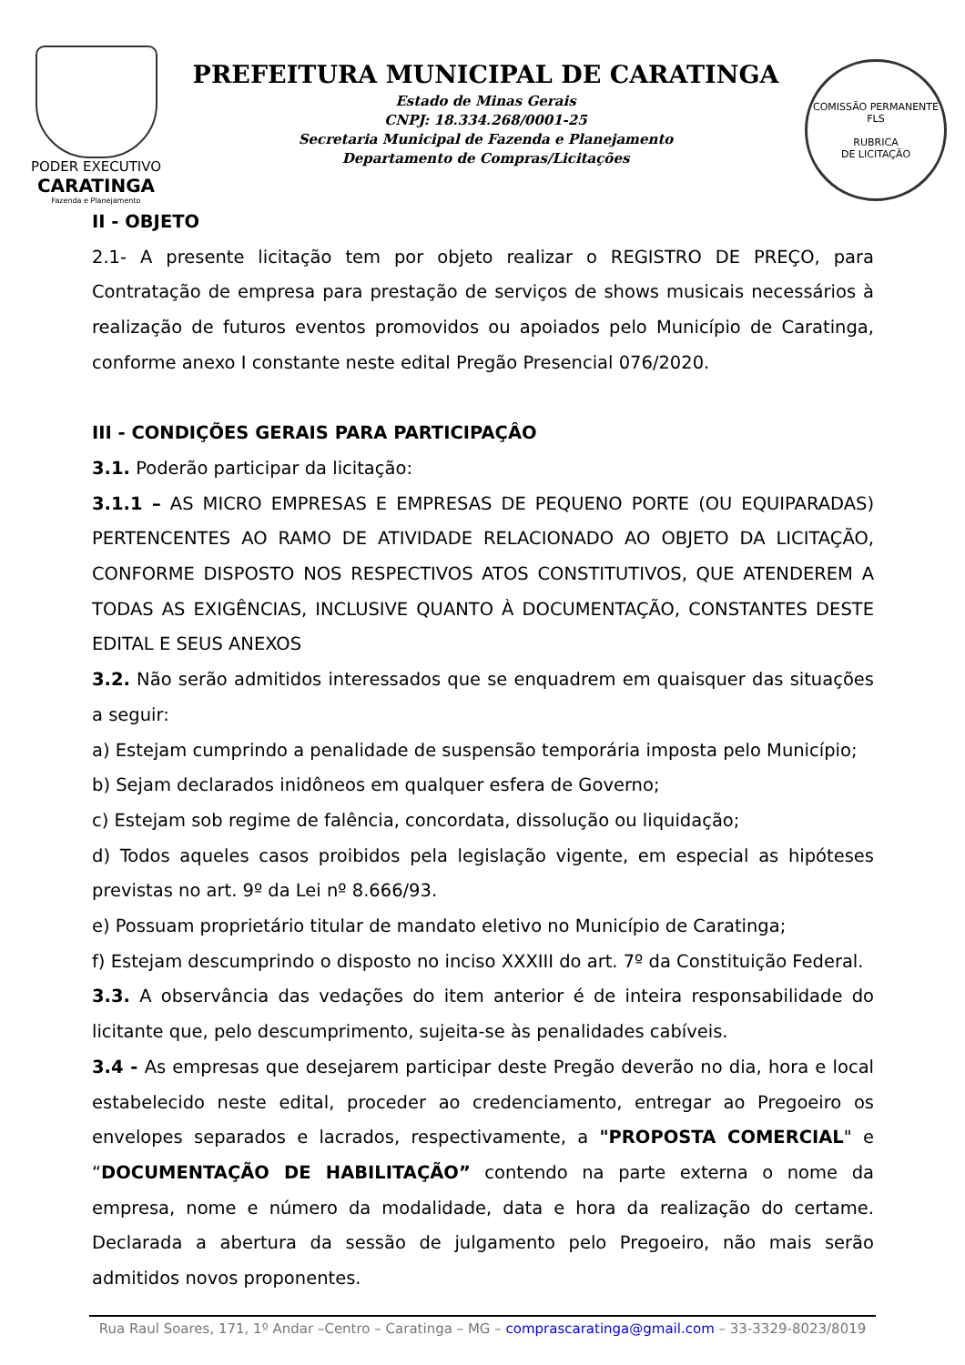PODER EXECUTIVO
CARATINGA
Fazenda e Planejamento
PREFEITURA MUNICIPAL DE CARATINGA
Estado de Minas Gerais
CNPJ: 18.334.268/0001-25
Secretaria Municipal de Fazenda e Planejamento
Departamento de Compras/Licitações
COMISSÃO PERMANENTE
FLS
RUBRICA
DE LICITAÇÃO
II - OBJETO
2.1- A presente licitação tem por objeto realizar o REGISTRO DE PREÇO, para Contratação de empresa para prestação de serviços de shows musicais necessários à realização de futuros eventos promovidos ou apoiados pelo Município de Caratinga, conforme anexo I constante neste edital Pregão Presencial 076/2020.
III - CONDIÇÕES GERAIS PARA PARTICIPAÇÂO
3.1. Poderão participar da licitação:
3.1.1 – AS MICRO EMPRESAS E EMPRESAS DE PEQUENO PORTE (OU EQUIPARADAS) PERTENCENTES AO RAMO DE ATIVIDADE RELACIONADO AO OBJETO DA LICITAÇÃO, CONFORME DISPOSTO NOS RESPECTIVOS ATOS CONSTITUTIVOS, QUE ATENDEREM A TODAS AS EXIGÊNCIAS, INCLUSIVE QUANTO À DOCUMENTAÇÃO, CONSTANTES DESTE EDITAL E SEUS ANEXOS
3.2. Não serão admitidos interessados que se enquadrem em quaisquer das situações a seguir:
a) Estejam cumprindo a penalidade de suspensão temporária imposta pelo Município;
b) Sejam declarados inidôneos em qualquer esfera de Governo;
c) Estejam sob regime de falência, concordata, dissolução ou liquidação;
d) Todos aqueles casos proibidos pela legislação vigente, em especial as hipóteses previstas no art. 9º da Lei nº 8.666/93.
e) Possuam proprietário titular de mandato eletivo no Município de Caratinga;
f) Estejam descumprindo o disposto no inciso XXXIII do art. 7º da Constituição Federal.
3.3. A observância das vedações do item anterior é de inteira responsabilidade do licitante que, pelo descumprimento, sujeita-se às penalidades cabíveis.
3.4 - As empresas que desejarem participar deste Pregão deverão no dia, hora e local estabelecido neste edital, proceder ao credenciamento, entregar ao Pregoeiro os envelopes separados e lacrados, respectivamente, a "PROPOSTA COMERCIAL" e “DOCUMENTAÇÃO DE HABILITAÇÃO” contendo na parte externa o nome da empresa, nome e número da modalidade, data e hora da realização do certame. Declarada a abertura da sessão de julgamento pelo Pregoeiro, não mais serão admitidos novos proponentes.
Rua Raul Soares, 171, 1º Andar –Centro – Caratinga – MG – comprascaratinga@gmail.com – 33-3329-8023/8019